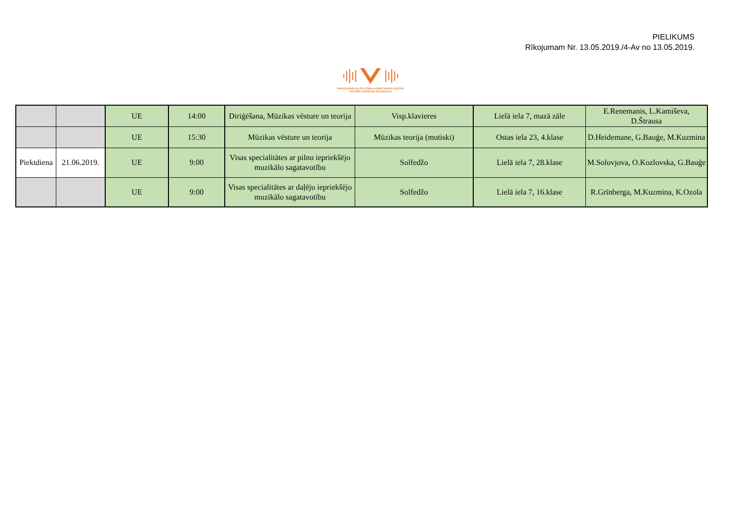PIELIKUMS
Rīkojumam Nr. 13.05.2019./4-Av no 13.05.2019.
PROFESIONĀLĀS IZGLĪTĪBAS KOMPETENCES CENTRS
VENTSPILS MŪZIKAS VIDUSSKOLA
| | | UE | 14:00 | Diriģēšana, Mūzikas vēsture un teorija | Visp.klavieres | Lielā iela 7, mazā zāle | E.Renemanis, L.Kamiševa, D.Štrausa |
| | | UE | 15:30 | Mūzikas vēsture un teorija | Mūzikas teorija (mutiski) | Ostas iela 23, 4.klase | D.Heidemane, G.Bauģe, M.Kuzmina |
| Piektdiena | 21.06.2019. | UE | 9:00 | Visas specialitātes ar pilnu iepriekšējo muzikālo sagatavotību | Solfedžo | Lielā iela 7, 28.klase | M.Solovjova, O.Kozlovska, G.Bauģe |
| | | UE | 9:00 | Visas specialitātes ar daļēju iepriekšējo muzikālo sagatavotību | Solfedžo | Lielā iela 7, 16.klase | R.Grīnberga, M.Kuzmina, K.Ozola |